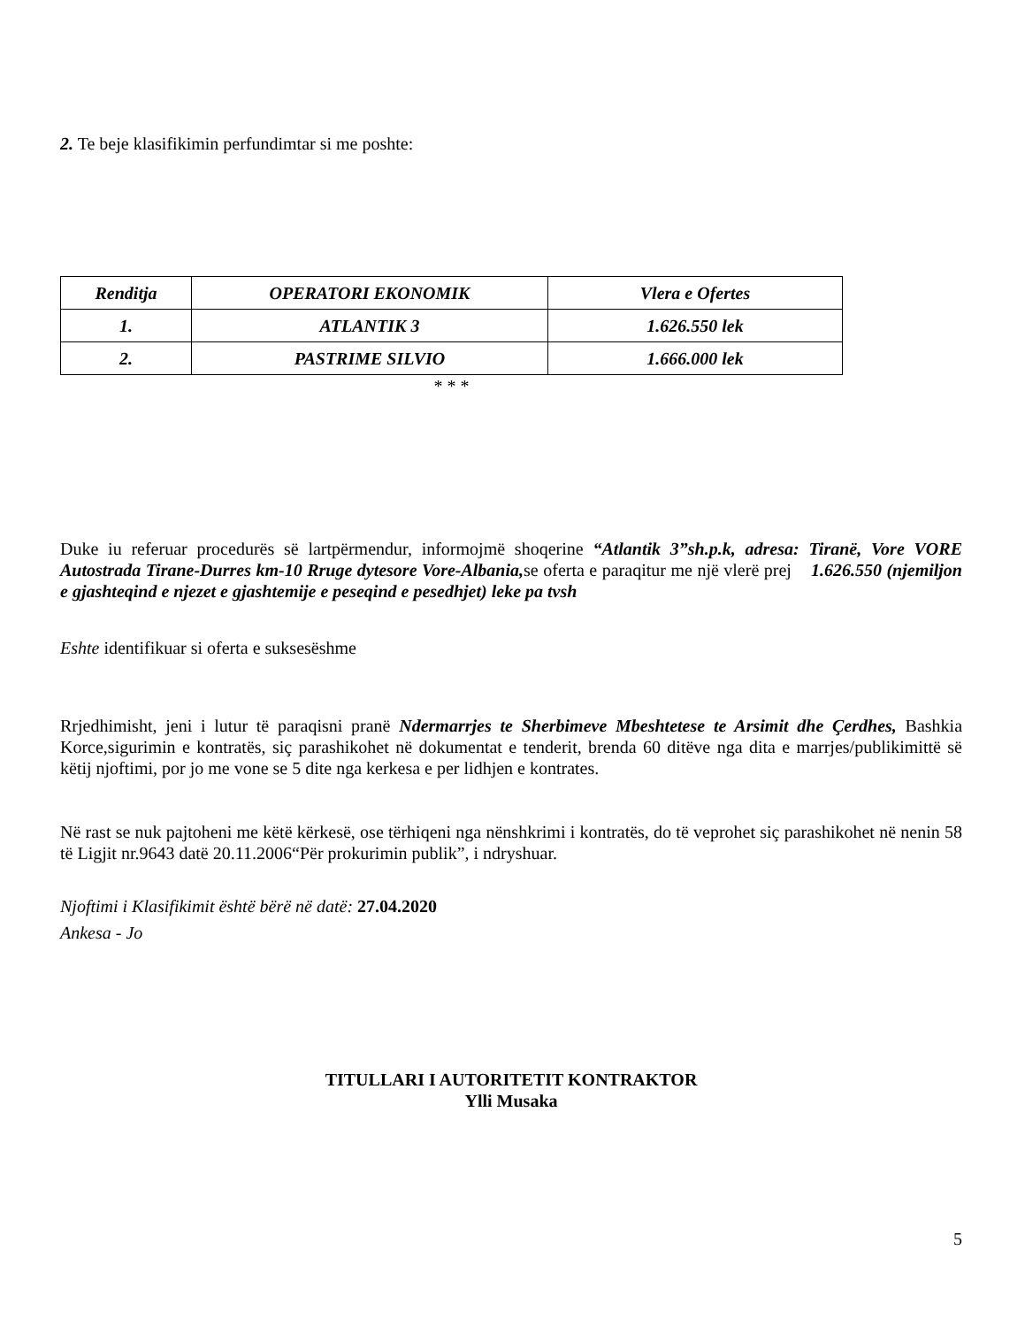2. Te beje klasifikimin perfundimtar si me poshte:
| Renditja | OPERATORI EKONOMIK | Vlera e Ofertes |
| --- | --- | --- |
| 1. | ATLANTIK 3 | 1.626.550 lek |
| 2. | PASTRIME SILVIO | 1.666.000 lek |
* * *
Duke iu referuar procedurës së lartpërmendur, informojmë shoqerine “Atlantik 3”sh.p.k, adresa: Tiranë, Vore VORE Autostrada Tirane-Durres km-10 Rruge dytesore Vore-Albania, se oferta e paraqitur me një vlerë prej 1.626.550 (njemiljon e gjashteqind e njezet e gjashtemije e peseqind e pesedhjet) leke pa tvsh
Eshte identifikuar si oferta e suksesëshme
Rrjedhimisht, jeni i lutur të paraqisni pranë Ndermarrjes te Sherbimeve Mbeshtetese te Arsimit dhe Çerdhes, Bashkia Korce,sigurimin e kontratës, siç parashikohet në dokumentat e tenderit, brenda 60 ditëve nga dita e marrjes/publikimittë së këtij njoftimi, por jo me vone se 5 dite nga kerkesa e per lidhjen e kontrates.
Në rast se nuk pajtoheni me këtë kërkesë, ose tërhiqeni nga nënshkrimi i kontratës, do të veprohet siç parashikohet në nenin 58 të Ligjit nr.9643 datë 20.11.2006“Për prokurimin publik”, i ndryshuar.
Njoftimi i Klasifikimit është bërë në datë: 27.04.2020
Ankesa - Jo
TITULLARI I AUTORITETIT KONTRAKTOR
Ylli Musaka
5